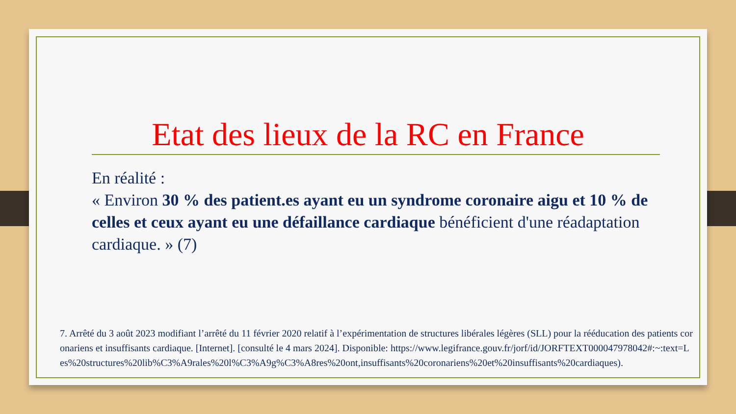Etat des lieux de la RC en France
En réalité :
« Environ 30 % des patient.es ayant eu un syndrome coronaire aigu et 10 % de celles et ceux ayant eu une défaillance cardiaque bénéficient d'une réadaptation cardiaque. » (7)
7. Arrêté du 3 août 2023 modifiant l’arrêté du 11 février 2020 relatif à l’expérimentation de structures libérales légères (SLL) pour la rééducation des patients coronariens et insuffisants cardiaque. [Internet]. [consulté le 4 mars 2024]. Disponible: https://www.legifrance.gouv.fr/jorf/id/JORFTEXT000047978042#:~:text=Les%20structures%20lib%C3%A9rales%20l%C3%A9g%C3%A8res%20ont,insuffisants%20coronariens%20et%20insuffisants%20cardiaques).